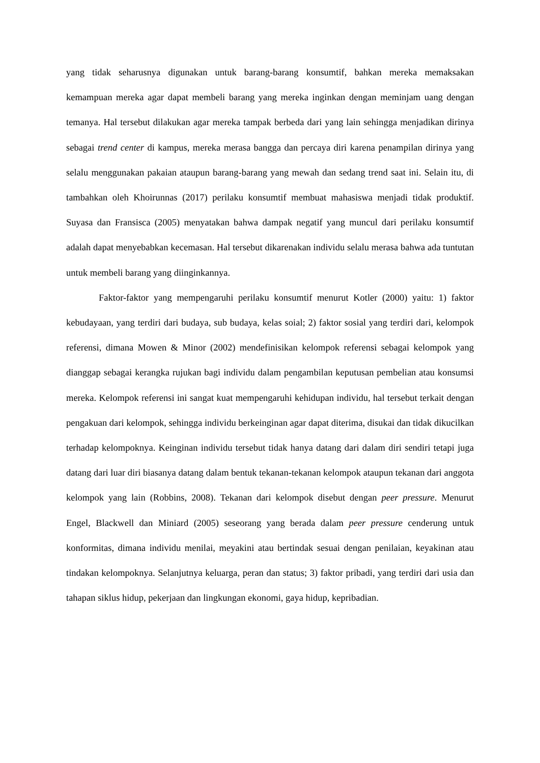yang tidak seharusnya digunakan untuk barang-barang konsumtif, bahkan mereka memaksakan kemampuan mereka agar dapat membeli barang yang mereka inginkan dengan meminjam uang dengan temanya. Hal tersebut dilakukan agar mereka tampak berbeda dari yang lain sehingga menjadikan dirinya sebagai trend center di kampus, mereka merasa bangga dan percaya diri karena penampilan dirinya yang selalu menggunakan pakaian ataupun barang-barang yang mewah dan sedang trend saat ini. Selain itu, di tambahkan oleh Khoirunnas (2017) perilaku konsumtif membuat mahasiswa menjadi tidak produktif. Suyasa dan Fransisca (2005) menyatakan bahwa dampak negatif yang muncul dari perilaku konsumtif adalah dapat menyebabkan kecemasan. Hal tersebut dikarenakan individu selalu merasa bahwa ada tuntutan untuk membeli barang yang diinginkannya.
Faktor-faktor yang mempengaruhi perilaku konsumtif menurut Kotler (2000) yaitu: 1) faktor kebudayaan, yang terdiri dari budaya, sub budaya, kelas soial; 2) faktor sosial yang terdiri dari, kelompok referensi, dimana Mowen & Minor (2002) mendefinisikan kelompok referensi sebagai kelompok yang dianggap sebagai kerangka rujukan bagi individu dalam pengambilan keputusan pembelian atau konsumsi mereka. Kelompok referensi ini sangat kuat mempengaruhi kehidupan individu, hal tersebut terkait dengan pengakuan dari kelompok, sehingga individu berkeinginan agar dapat diterima, disukai dan tidak dikucilkan terhadap kelompoknya. Keinginan individu tersebut tidak hanya datang dari dalam diri sendiri tetapi juga datang dari luar diri biasanya datang dalam bentuk tekanan-tekanan kelompok ataupun tekanan dari anggota kelompok yang lain (Robbins, 2008). Tekanan dari kelompok disebut dengan peer pressure. Menurut Engel, Blackwell dan Miniard (2005) seseorang yang berada dalam peer pressure cenderung untuk konformitas, dimana individu menilai, meyakini atau bertindak sesuai dengan penilaian, keyakinan atau tindakan kelompoknya. Selanjutnya keluarga, peran dan status; 3) faktor pribadi, yang terdiri dari usia dan tahapan siklus hidup, pekerjaan dan lingkungan ekonomi, gaya hidup, kepribadian.